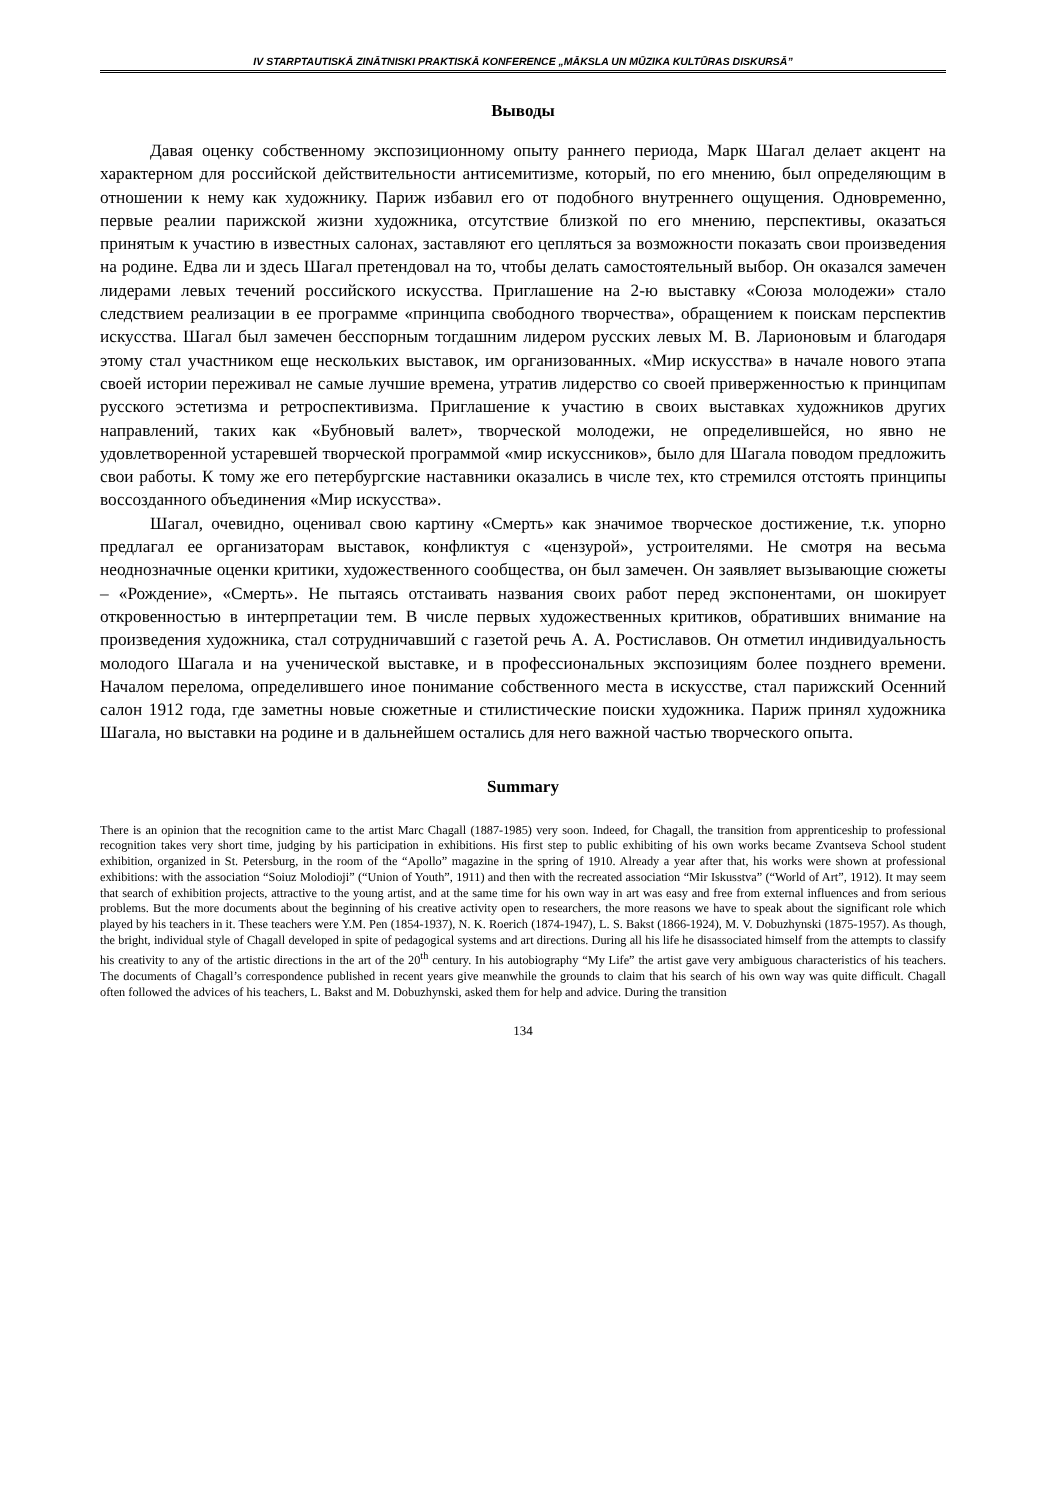IV STARPTAUTISKĀ ZINĀTNISKI PRAKTISKĀ KONFERENCE „MĀKSLA UN MŪZIKA KULTŪRAS DISKURSĀ”
Выводы
Давая оценку собственному экспозиционному опыту раннего периода, Марк Шагал делает акцент на характерном для российской действительности антисемитизме, который, по его мнению, был определяющим в отношении к нему как художнику. Париж избавил его от подобного внутреннего ощущения. Одновременно, первые реалии парижской жизни художника, отсутствие близкой по его мнению, перспективы, оказаться принятым к участию в известных салонах, заставляют его цепляться за возможности показать свои произведения на родине. Едва ли и здесь Шагал претендовал на то, чтобы делать самостоятельный выбор. Он оказался замечен лидерами левых течений российского искусства. Приглашение на 2-ю выставку «Союза молодежи» стало следствием реализации в ее программе «принципа свободного творчества», обращением к поискам перспектив искусства. Шагал был замечен бесспорным тогдашним лидером русских левых М. В. Ларионовым и благодаря этому стал участником еще нескольких выставок, им организованных. «Мир искусства» в начале нового этапа своей истории переживал не самые лучшие времена, утратив лидерство со своей приверженностью к принципам русского эстетизма и ретроспективизма. Приглашение к участию в своих выставках художников других направлений, таких как «Бубновый валет», творческой молодежи, не определившейся, но явно не удовлетворенной устаревшей творческой программой «мир искуссников», было для Шагала поводом предложить свои работы. К тому же его петербургские наставники оказались в числе тех, кто стремился отстоять принципы воссозданного объединения «Мир искусства».
Шагал, очевидно, оценивал свою картину «Смерть» как значимое творческое достижение, т.к. упорно предлагал ее организаторам выставок, конфликтуя с «цензурой», устроителями. Не смотря на весьма неоднозначные оценки критики, художественного сообщества, он был замечен. Он заявляет вызывающие сюжеты – «Рождение», «Смерть». Не пытаясь отстаивать названия своих работ перед экспонентами, он шокирует откровенностью в интерпретации тем. В числе первых художественных критиков, обративших внимание на произведения художника, стал сотрудничавший с газетой речь А. А. Ростиславов. Он отметил индивидуальность молодого Шагала и на ученической выставке, и в профессиональных экспозициям более позднего времени. Началом перелома, определившего иное понимание собственного места в искусстве, стал парижский Осенний салон 1912 года, где заметны новые сюжетные и стилистические поиски художника. Париж принял художника Шагала, но выставки на родине и в дальнейшем остались для него важной частью творческого опыта.
Summary
There is an opinion that the recognition came to the artist Marc Chagall (1887-1985) very soon. Indeed, for Chagall, the transition from apprenticeship to professional recognition takes very short time, judging by his participation in exhibitions. His first step to public exhibiting of his own works became Zvantseva School student exhibition, organized in St. Petersburg, in the room of the “Apollo” magazine in the spring of 1910. Already a year after that, his works were shown at professional exhibitions: with the association “Soiuz Molodioji” (“Union of Youth”, 1911) and then with the recreated association “Mir Iskusstva” (“World of Art”, 1912). It may seem that search of exhibition projects, attractive to the young artist, and at the same time for his own way in art was easy and free from external influences and from serious problems. But the more documents about the beginning of his creative activity open to researchers, the more reasons we have to speak about the significant role which played by his teachers in it. These teachers were Y.M. Pen (1854-1937), N. K. Roerich (1874-1947), L. S. Bakst (1866-1924), M. V. Dobuzhynski (1875-1957). As though, the bright, individual style of Chagall developed in spite of pedagogical systems and art directions. During all his life he disassociated himself from the attempts to classify his creativity to any of the artistic directions in the art of the 20<sup>th</sup> century. In his autobiography “My Life” the artist gave very ambiguous characteristics of his teachers. The documents of Chagall’s correspondence published in recent years give meanwhile the grounds to claim that his search of his own way was quite difficult. Chagall often followed the advices of his teachers, L. Bakst and M. Dobuzhynski, asked them for help and advice. During the transition
134